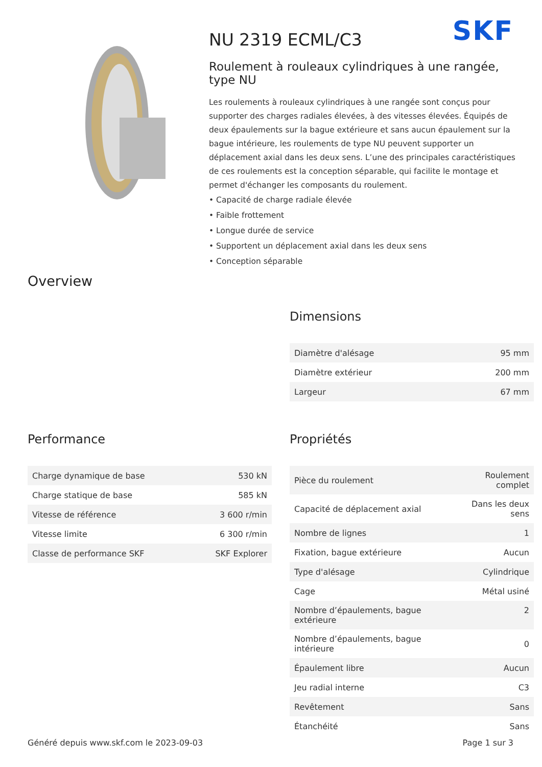SKF
NU 2319 ECML/C3
Roulement à rouleaux cylindriques à une rangée, type NU
Les roulements à rouleaux cylindriques à une rangée sont conçus pour supporter des charges radiales élevées, à des vitesses élevées. Équipés de deux épaulements sur la bague extérieure et sans aucun épaulement sur la bague intérieure, les roulements de type NU peuvent supporter un déplacement axial dans les deux sens. L’une des principales caractéristiques de ces roulements est la conception séparable, qui facilite le montage et permet d'échanger les composants du roulement.
• Capacité de charge radiale élevée
• Faible frottement
• Longue durée de service
• Supportent un déplacement axial dans les deux sens
• Conception séparable
Overview
Dimensions
| Diamètre d'alésage | 95 mm |
| Diamètre extérieur | 200 mm |
| Largeur | 67 mm |
Performance
| Charge dynamique de base | 530 kN |
| Charge statique de base | 585 kN |
| Vitesse de référence | 3 600 r/min |
| Vitesse limite | 6 300 r/min |
| Classe de performance SKF | SKF Explorer |
Propriétés
| Pièce du roulement | Roulement complet |
| Capacité de déplacement axial | Dans les deux sens |
| Nombre de lignes | 1 |
| Fixation, bague extérieure | Aucun |
| Type d'alésage | Cylindrique |
| Cage | Métal usiné |
| Nombre d’épaulements, bague extérieure | 2 |
| Nombre d’épaulements, bague intérieure | 0 |
| Épaulement libre | Aucun |
| Jeu radial interne | C3 |
| Revêtement | Sans |
| Étanchéité | Sans |
Généré depuis www.skf.com le 2023-09-03 Page 1 sur 3